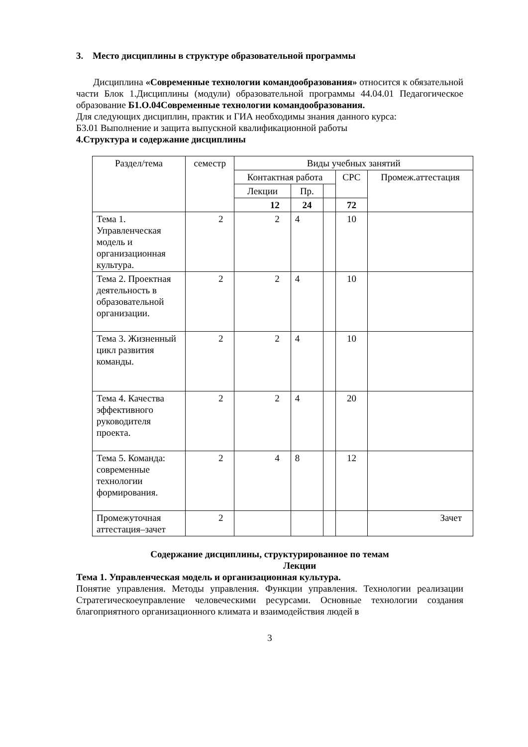3. Место дисциплины в структуре образовательной программы
Дисциплина «Современные технологии командообразования» относится к обязательной части Блок 1.Дисциплины (модули) образовательной программы 44.04.01 Педагогическое образование Б1.О.04Современные технологии командообразования.
Для следующих дисциплин, практик и ГИА необходимы знания данного курса:
Б3.01 Выполнение и защита выпускной квалификационной работы
4.Структура и содержание дисциплины
| Раздел/тема | семестр | Виды учебных занятий | | | | |
| --- | --- | --- | --- | --- | --- | --- |
| | | Контактная работа | | | СРС | Промеж.аттестация |
| | | Лекции | Пр. | | | |
| | | 12 | 24 | | 72 | |
| Тема 1. Управленческая модель и организационная культура. | 2 | 2 | 4 | | 10 | |
| Тема 2. Проектная деятельность в образовательной организации. | 2 | 2 | 4 | | 10 | |
| Тема 3. Жизненный цикл развития команды. | 2 | 2 | 4 | | 10 | |
| Тема 4. Качества эффективного руководителя проекта. | 2 | 2 | 4 | | 20 | |
| Тема 5. Команда: современные технологии формирования. | 2 | 4 | 8 | | 12 | |
| Промежуточная аттестация–зачет | 2 | | | | | Зачет |
Содержание дисциплины, структурированное по темам
Лекции
Тема 1. Управленческая модель и организационная культура.
Понятие управления. Методы управления. Функции управления. Технологии реализации Стратегическоеуправление человеческими ресурсами. Основные технологии создания благоприятного организационного климата и взаимодействия людей в
3